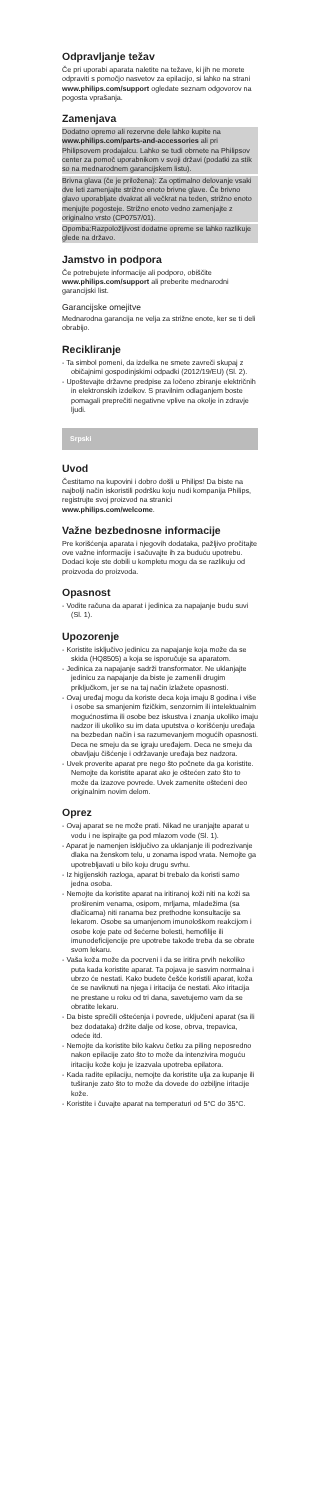Odpravljanje težav
Če pri uporabi aparata naletite na težave, ki jih ne morete odpraviti s pomočjo nasvetov za epilacijo, si lahko na strani www.philips.com/support ogledate seznam odgovorov na pogosta vprašanja.
Zamenjava
Dodatno opremo ali rezervne dele lahko kupite na www.philips.com/parts-and-accessories ali pri Philipsovem prodajalcu. Lahko se tudi obrnete na Philipsov center za pomoč uporabnikom v svoji državi (podatki za stik so na mednarodnem garancijskem listu).
Brivna glava (če je priložena): Za optimalno delovanje vsaki dve leti zamenjajte strižno enoto brivne glave. Če brivno glavo uporabljate dvakrat ali večkrat na teden, strižno enoto menjujte pogosteje. Strižno enoto vedno zamenjajte z originalno vrsto (CP0757/01).
Opomba:Razpoložljivost dodatne opreme se lahko razlikuje glede na državo.
Jamstvo in podpora
Če potrebujete informacije ali podporo, obiščite www.philips.com/support ali preberite mednarodni garancijski list.
Garancijske omejitve
Mednarodna garancija ne velja za strižne enote, ker se ti deli obrabijo.
Recikliranje
- Ta simbol pomeni, da izdelka ne smete zavreči skupaj z običajnimi gospodinjskimi odpadki (2012/19/EU) (Sl. 2).
- Upoštevajte državne predpise za ločeno zbiranje električnih in elektronskih izdelkov. S pravilnim odlaganjem boste pomagali preprečiti negativne vplive na okolje in zdravje ljudi.
Srpski
Uvod
Čestitamo na kupovini i dobro došli u Philips! Da biste na najbolji način iskoristili podršku koju nudi kompanija Philips, registrujte svoj proizvod na stranici www.philips.com/welcome.
Važne bezbednosne informacije
Pre korišćenja aparata i njegovih dodataka, pažljivo pročitajte ove važne informacije i sačuvajte ih za buduću upotrebu. Dodaci koje ste dobili u kompletu mogu da se razlikuju od proizvoda do proizvoda.
Opasnost
- Vodite računa da aparat i jedinica za napajanje budu suvi (Sl. 1).
Upozorenje
- Koristite isključivo jedinicu za napajanje koja može da se skida (HQ8505) a koja se isporučuje sa aparatom.
- Jedinica za napajanje sadrži transformator. Ne uklanjajte jedinicu za napajanje da biste je zamenili drugim priključkom, jer se na taj način izlažete opasnosti.
- Ovaj uređaj mogu da koriste deca koja imaju 8 godina i više i osobe sa smanjenim fizičkim, senzornim ili intelektualnim mogućnostima ili osobe bez iskustva i znanja ukoliko imaju nadzor ili ukoliko su im data uputstva o korišćenju uređaja na bezbedan način i sa razumevanjem mogućih opasnosti. Deca ne smeju da se igraju uređajem. Deca ne smeju da obavljaju čišćenje i održavanje uređaja bez nadzora.
- Uvek proverite aparat pre nego što počnete da ga koristite. Nemojte da koristite aparat ako je oštećen zato što to može da izazove povrede. Uvek zamenite oštećeni deo originalnim novim delom.
Oprez
- Ovaj aparat se ne može prati. Nikad ne uranjajte aparat u vodu i ne ispirajte ga pod mlazom vode (Sl. 1).
- Aparat je namenjen isključivo za uklanjanje ili podrezivanje dlaka na ženskom telu, u zonama ispod vrata. Nemojte ga upotrebljavati u bilo koju drugu svrhu.
- Iz higijenskih razloga, aparat bi trebalo da koristi samo jedna osoba.
- Nemojte da koristite aparat na iritiranoj koži niti na koži sa proširenim venama, osipom, mrljama, mladežima (sa dlačicama) niti ranama bez prethodne konsultacije sa lekarom. Osobe sa umanjenom imunološkom reakcijom i osobe koje pate od šećerne bolesti, hemofilije ili imunodeficijencije pre upotrebe takođe treba da se obrate svom lekaru.
- Vaša koža može da pocrveni i da se iritira prvih nekoliko puta kada koristite aparat. Ta pojava je sasvim normalna i ubrzo će nestati. Kako budete češće koristili aparat, koža će se naviknuti na njega i iritacija će nestati. Ako iritacija ne prestane u roku od tri dana, savetujemo vam da se obratite lekaru.
- Da biste sprečili oštećenja i povrede, uključeni aparat (sa ili bez dodataka) držite dalje od kose, obrva, trepavica, odeće itd.
- Nemojte da koristite bilo kakvu četku za piling neposredno nakon epilacije zato što to može da intenzivira moguću iritaciju kože koju je izazvala upotreba epilatora.
- Kada radite epilaciju, nemojte da koristite ulja za kupanje ili tuširanje zato što to može da dovede do ozbiljne iritacije kože.
- Koristite i čuvajte aparat na temperaturi od 5°C do 35°C.